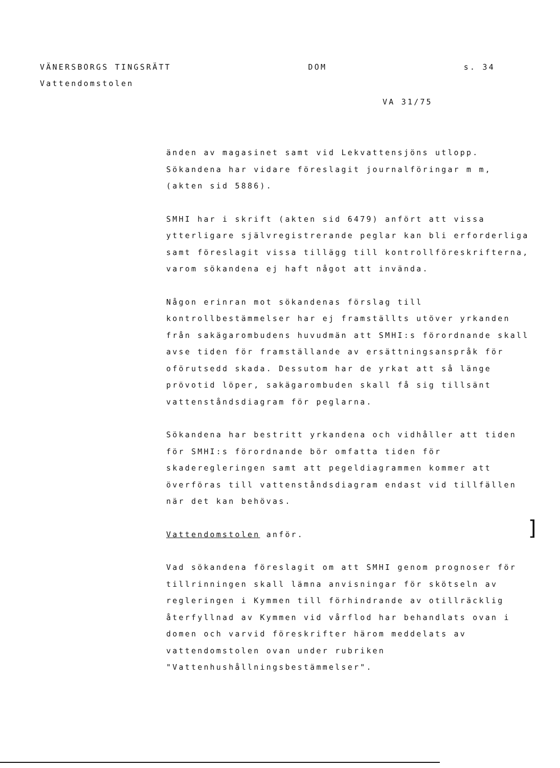VÄNERSBORGS TINGSRÄTT DOM s. 34
Vattendomstolen
VA 31/75
änden av magasinet samt vid Lekvattensjöns utlopp. Sökandena har vidare föreslagit journalföringar m m, (akten sid 5886).
SMHI har i skrift (akten sid 6479) anfört att vissa ytterligare självregistrerande peglar kan bli erforderliga samt föreslagit vissa tillägg till kontrollföreskrifterna, varom sökandena ej haft något att invända.
Någon erinran mot sökandenas förslag till kontrollbestämmelser har ej framställts utöver yrkanden från sakägarombudens huvudmän att SMHI:s förordnande skall avse tiden för framställande av ersättningsanspråk för oförutsedd skada. Dessutom har de yrkat att så länge prövotid löper, sakägarombuden skall få sig tillsänt vattenståndsdiagram för peglarna.
Sökandena har bestritt yrkandena och vidhåller att tiden för SMHI:s förordnande bör omfatta tiden för skaderegleringen samt att pegeldiagrammen kommer att överföras till vattenståndsdiagram endast vid tillfällen när det kan behövas.
Vattendomstolen anför.
Vad sökandena föreslagit om att SMHI genom prognoser för tillrinningen skall lämna anvisningar för skötseln av regleringen i Kymmen till förhindrande av otillräcklig återfyllnad av Kymmen vid vårflod har behandlats ovan i domen och varvid föreskrifter härom meddelats av vattendomstolen ovan under rubriken "Vattenhushållningsbestämmelser".
]